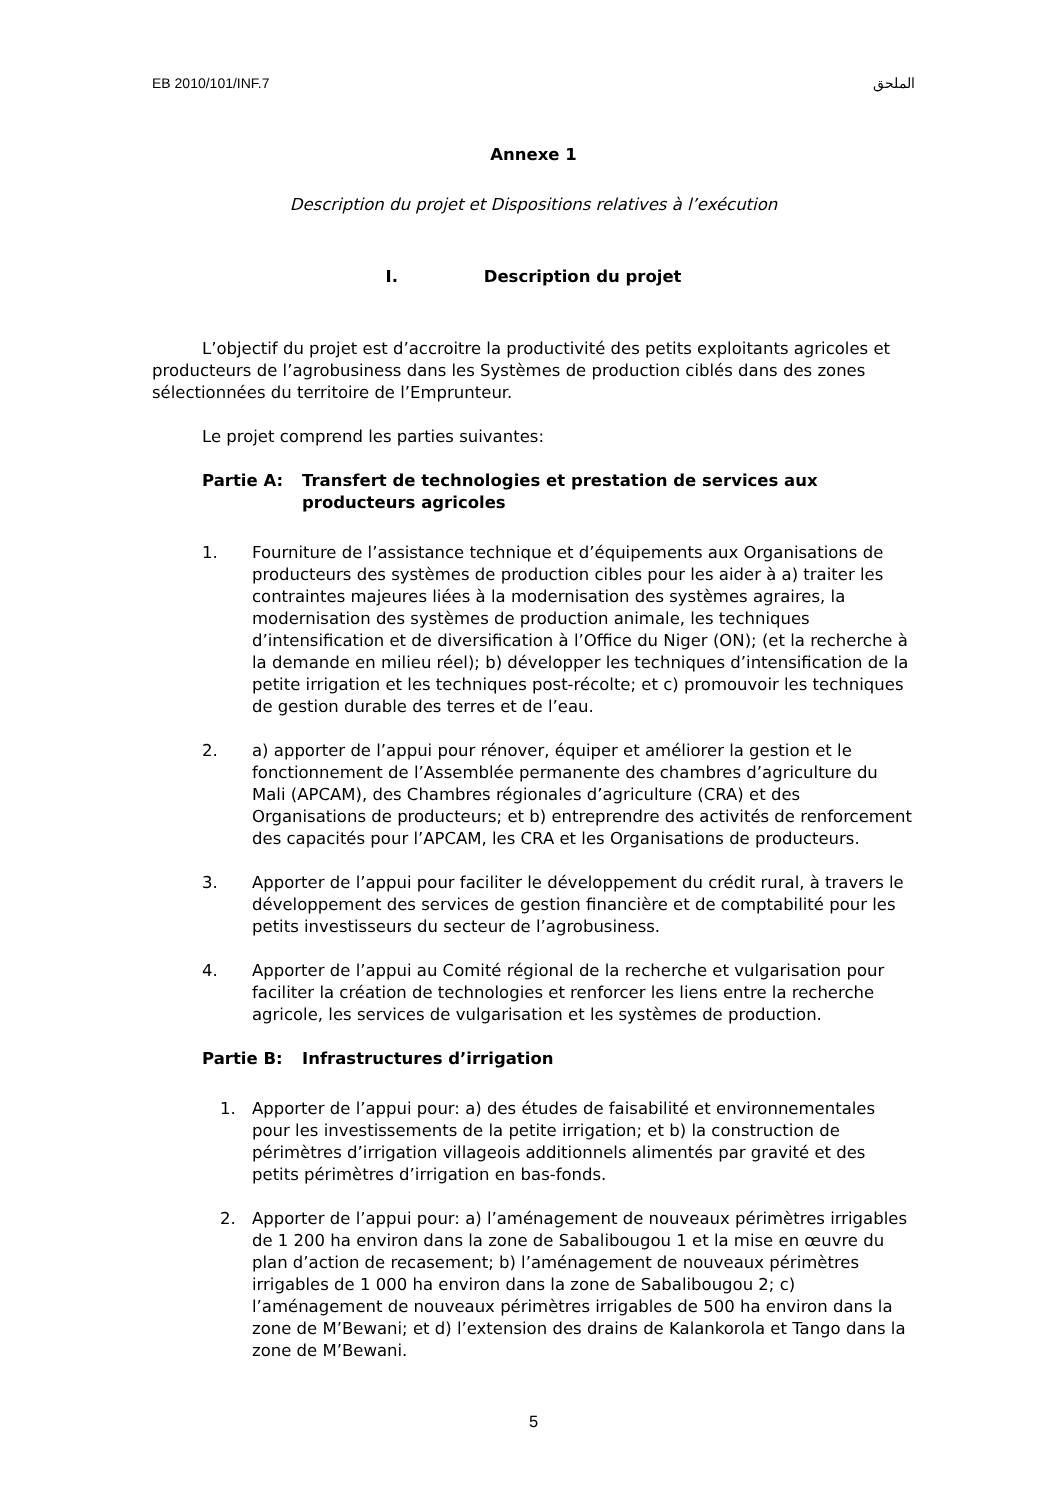EB 2010/101/INF.7 الملحق
Annexe 1
Description du projet et Dispositions relatives à l’exécution
I. Description du projet
L’objectif du projet est d’accroitre la productivité des petits exploitants agricoles et producteurs de l’agrobusiness dans les Systèmes de production ciblés dans des zones sélectionnées du territoire de l’Emprunteur.
Le projet comprend les parties suivantes:
Partie A: Transfert de technologies et prestation de services aux producteurs agricoles
1. Fourniture de l’assistance technique et d’équipements aux Organisations de producteurs des systèmes de production cibles pour les aider à a) traiter les contraintes majeures liées à la modernisation des systèmes agraires, la modernisation des systèmes de production animale, les techniques d’intensification et de diversification à l’Office du Niger (ON); (et la recherche à la demande en milieu réel); b) développer les techniques d’intensification de la petite irrigation et les techniques post-récolte; et c) promouvoir les techniques de gestion durable des terres et de l’eau.
2. a) apporter de l’appui pour rénover, équiper et améliorer la gestion et le fonctionnement de l’Assemblée permanente des chambres d’agriculture du Mali (APCAM), des Chambres régionales d’agriculture (CRA) et des Organisations de producteurs; et b) entreprendre des activités de renforcement des capacités pour l’APCAM, les CRA et les Organisations de producteurs.
3. Apporter de l’appui pour faciliter le développement du crédit rural, à travers le développement des services de gestion financière et de comptabilité pour les petits investisseurs du secteur de l’agrobusiness.
4. Apporter de l’appui au Comité régional de la recherche et vulgarisation pour faciliter la création de technologies et renforcer les liens entre la recherche agricole, les services de vulgarisation et les systèmes de production.
Partie B: Infrastructures d’irrigation
1. Apporter de l’appui pour: a) des études de faisabilité et environnementales pour les investissements de la petite irrigation; et b) la construction de périmètres d’irrigation villageois additionnels alimentés par gravité et des petits périmètres d’irrigation en bas-fonds.
2. Apporter de l’appui pour: a) l’aménagement de nouveaux périmètres irrigables de 1 200 ha environ dans la zone de Sabalibougou 1 et la mise en œuvre du plan d’action de recasement; b) l’aménagement de nouveaux périmètres irrigables de 1 000 ha environ dans la zone de Sabalibougou 2; c) l’aménagement de nouveaux périmètres irrigables de 500 ha environ dans la zone de M’Bewani; et d) l’extension des drains de Kalankorola et Tango dans la zone de M’Bewani.
5